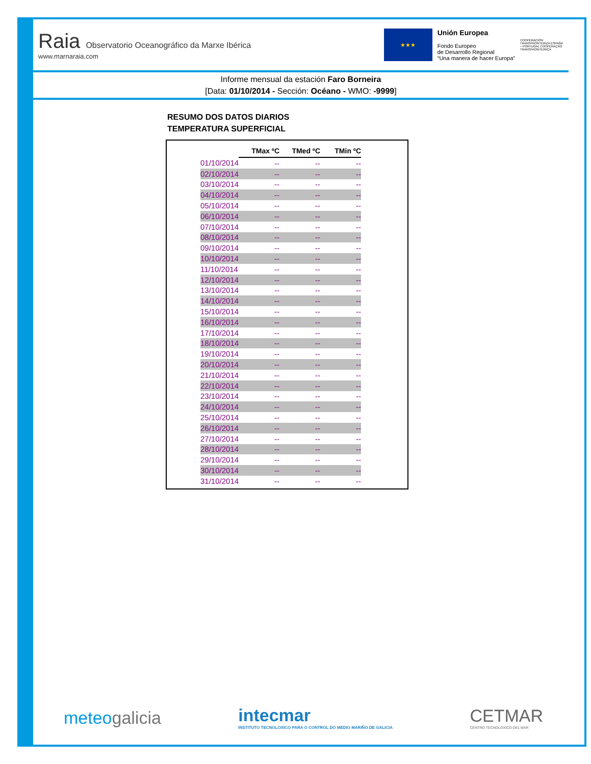Raia Observatorio Oceanográfico da Marxe Ibérica
www.marnaraia.com
★★★
Unión Europea
Fondo Europeo
de Desarrollo Regional
“Una manera de hacer Europa”
COOPERACIÓN TRANSFRONTERIZA ESPAÑA – PORTUGAL COOPERAÇÃO TRANSFRONTEIRIÇA
Informe mensual da estación Faro Borneira
[Data: 01/10/2014 - Sección: Océano - WMO: -9999]
RESUMO DOS DATOS DIARIOS
TEMPERATURA SUPERFICIAL
| | TMax ºC | TMed ºC | TMin ºC |
| --- | --- | --- | --- |
| 01/10/2014 | -- | -- | -- |
| 02/10/2014 | -- | -- | -- |
| 03/10/2014 | -- | -- | -- |
| 04/10/2014 | -- | -- | -- |
| 05/10/2014 | -- | -- | -- |
| 06/10/2014 | -- | -- | -- |
| 07/10/2014 | -- | -- | -- |
| 08/10/2014 | -- | -- | -- |
| 09/10/2014 | -- | -- | -- |
| 10/10/2014 | -- | -- | -- |
| 11/10/2014 | -- | -- | -- |
| 12/10/2014 | -- | -- | -- |
| 13/10/2014 | -- | -- | -- |
| 14/10/2014 | -- | -- | -- |
| 15/10/2014 | -- | -- | -- |
| 16/10/2014 | -- | -- | -- |
| 17/10/2014 | -- | -- | -- |
| 18/10/2014 | -- | -- | -- |
| 19/10/2014 | -- | -- | -- |
| 20/10/2014 | -- | -- | -- |
| 21/10/2014 | -- | -- | -- |
| 22/10/2014 | -- | -- | -- |
| 23/10/2014 | -- | -- | -- |
| 24/10/2014 | -- | -- | -- |
| 25/10/2014 | -- | -- | -- |
| 26/10/2014 | -- | -- | -- |
| 27/10/2014 | -- | -- | -- |
| 28/10/2014 | -- | -- | -- |
| 29/10/2014 | -- | -- | -- |
| 30/10/2014 | -- | -- | -- |
| 31/10/2014 | -- | -- | -- |
meteogalicia
intecmar
INSTITUTO TECNOLOXICO PARA O CONTROL DO MEDIO MARIÑO DE GALICIA
CETMAR
CENTRO TECNOLÓXICO DEL MAR